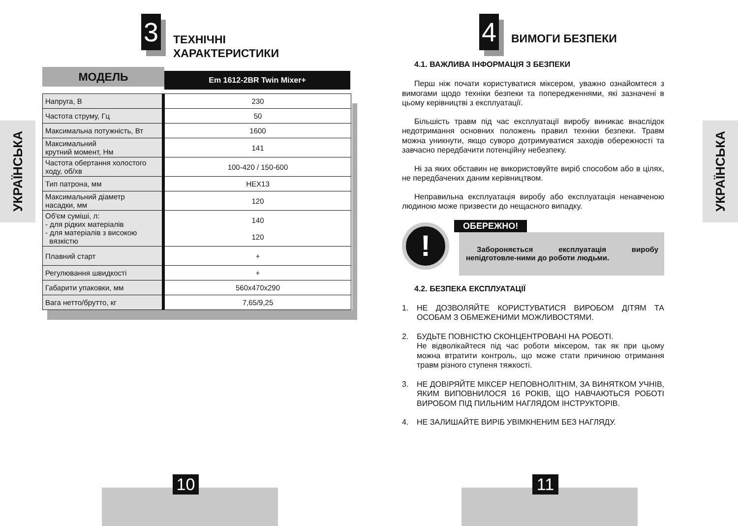УКРАЇНСЬКА
3
ТЕХНІЧНІ
ХАРАКТЕРИСТИКИ
МОДЕЛЬ
Em 1612-2BR Twin Mixer+
| Напруга, В | 230 |
| Частота струму, Гц | 50 |
| Максимальна потужність, Вт | 1600 |
| Максимальний крутний момент, Нм | 141 |
| Частота обертання холостого ходу, об/хв | 100-420 / 150-600 |
| Тип патрона, мм | HEX13 |
| Максимальний діаметр насадки, мм | 120 |
| Об'єм суміші, л: - для рідких матеріалів - для матеріалів з високою вязкістю | 140 120 |
| Плавний старт | + |
| Регулювання швидкості | + |
| Габарити упаковки, мм | 560x470x290 |
| Вага нетто/брутто, кг | 7,65/9,25 |
10
УКРАЇНСЬКА
4
ВИМОГИ БЕЗПЕКИ
4.1. ВАЖЛИВА ІНФОРМАЦІЯ З БЕЗПЕКИ
Перш ніж почати користуватися міксером, уважно ознайомтеся з вимогами щодо техніки безпеки та попередженнями, які зазначені в цьому керівництві з експлуатації.
Більшість травм під час експлуатації виробу виникає внаслідок недотримання основних положень правил техніки безпеки. Травм можна уникнути, якщо суворо дотримуватися заходів обережності та завчасно передбачити потенційну небезпеку.
Ні за яких обставин не використовуйте виріб способом або в цілях, не передбачених даним керівництвом.
Неправильна експлуатація виробу або експлуатація ненавченою людиною може призвести до нещасного випадку.
!
ОБЕРЕЖНО!
Забороняється експлуатація виробу непідготовле-ними до роботи людьми.
4.2. БЕЗПЕКА ЕКСПЛУАТАЦІЇ
1. НЕ ДОЗВОЛЯЙТЕ КОРИСТУВАТИСЯ ВИРОБОМ ДІТЯМ ТА ОСОБАМ З ОБМЕЖЕНИМИ МОЖЛИВОСТЯМИ.
2. БУДЬТЕ ПОВНІСТЮ СКОНЦЕНТРОВАНІ НА РОБОТІ.
Не відволікайтеся під час роботи міксером, так як при цьому можна втратити контроль, що може стати причиною отримання травм різного ступеня тяжкості.
3. НЕ ДОВІРЯЙТЕ МІКСЕР НЕПОВНОЛІТНІМ, ЗА ВИНЯТКОМ УЧНІВ, ЯКИМ ВИПОВНИЛОСЯ 16 РОКІВ, ЩО НАВЧАЮТЬСЯ РОБОТІ ВИРОБОМ ПІД ПИЛЬНИМ НАГЛЯДОМ ІНСТРУКТОРІВ.
4. НЕ ЗАЛИШАЙТЕ ВИРІБ УВІМКНЕНИМ БЕЗ НАГЛЯДУ.
11